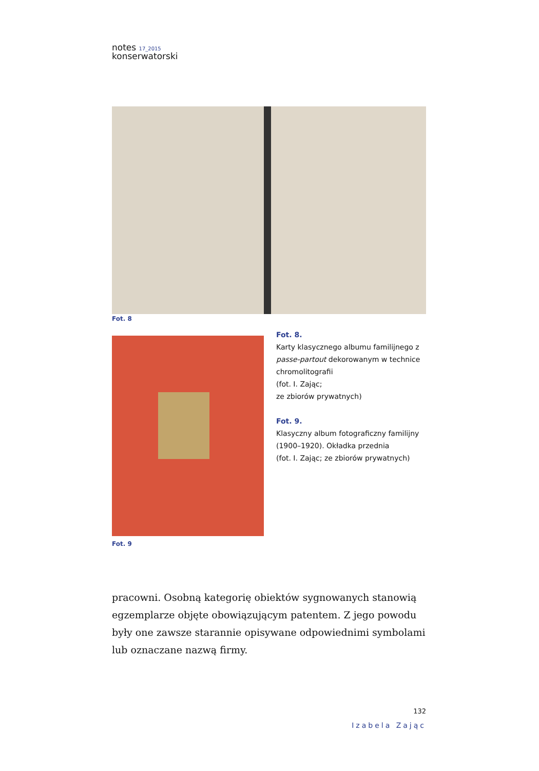notes <sup>17_2015</sup>
konserwatorski
Fot. 8
Fot. 9
Fot. 8.
Karty klasycznego albumu familijnego z passe-partout dekorowanym w technice chromolitografii
(fot. I. Zając;
ze zbiorów prywatnych)
Fot. 9.
Klasyczny album fotograficzny familijny (1900–1920). Okładka przednia
(fot. I. Zając; ze zbiorów prywatnych)
pracowni. Osobną kategorię obiektów sygnowanych stanowią egzemplarze objęte obowiązującym patentem. Z jego powodu były one zawsze starannie opisywane odpowiednimi symbolami lub oznaczane nazwą firmy.
132
Izabela Zając